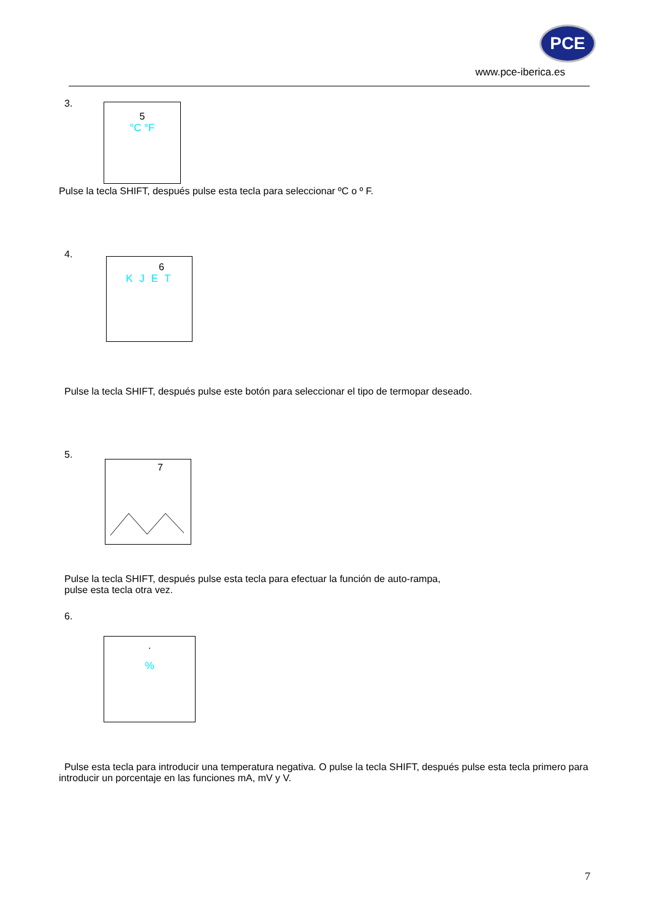PCE
www.pce-iberica.es
3.
5
°C °F
Pulse la tecla SHIFT, después pulse esta tecla para seleccionar ºC o º F.
4.
6
K J E T
Pulse la tecla SHIFT, después pulse este botón para seleccionar el tipo de termopar deseado.
5.
7
Pulse la tecla SHIFT, después pulse esta tecla para efectuar la función de auto-rampa,
pulse esta tecla otra vez.
6.
.
%
Pulse esta tecla para introducir una temperatura negativa. O pulse la tecla SHIFT, después pulse esta tecla primero para introducir un porcentaje en las funciones mA, mV y V.
7